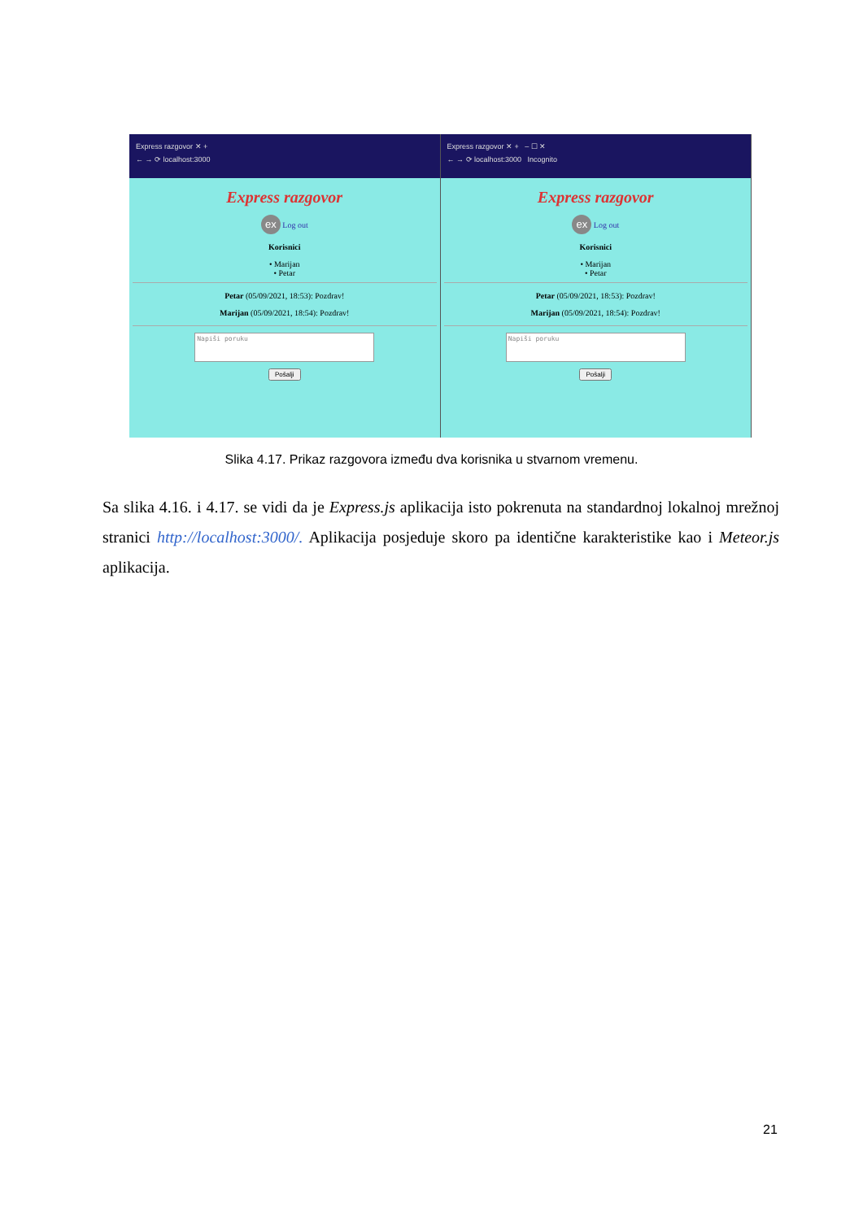Express razgovor ✕ +
← → ⟳ localhost:3000
Express razgovor
ex Log out
Korisnici
• Marijan
• Petar
Petar (05/09/2021, 18:53): Pozdrav!
Marijan (05/09/2021, 18:54): Pozdrav!
Napiši poruku
Pošalji
Express razgovor ✕ + – ☐ ✕
← → ⟳ localhost:3000 Incognito
Express razgovor
ex Log out
Korisnici
• Marijan
• Petar
Petar (05/09/2021, 18:53): Pozdrav!
Marijan (05/09/2021, 18:54): Pozdrav!
Napiši poruku
Pošalji
Slika 4.17. Prikaz razgovora između dva korisnika u stvarnom vremenu.
Sa slika 4.16. i 4.17. se vidi da je Express.js aplikacija isto pokrenuta na standardnoj lokalnoj mrežnoj stranici http://localhost:3000/. Aplikacija posjeduje skoro pa identične karakteristike kao i Meteor.js aplikacija.
21